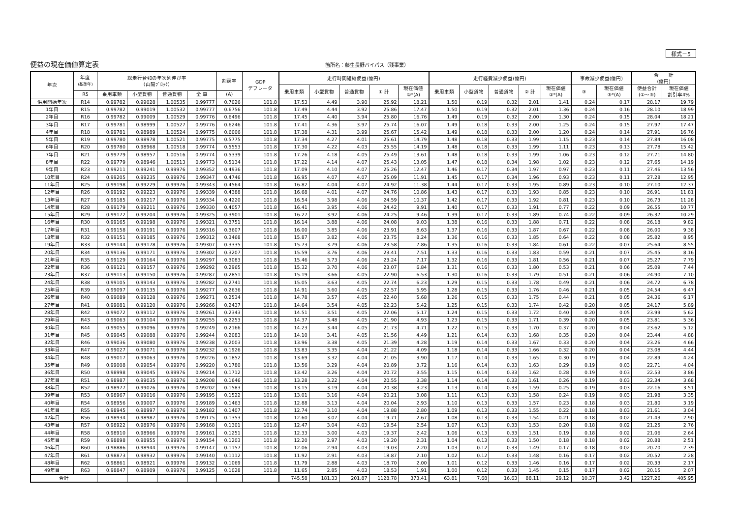様式－5
便益の現在価値算定表 箇所名：藤生長野バイパス（残事業）
| 年次 | 年度 (基準年) | 総走行台ｷﾛの年次別伸び率 （山陽ﾌﾞﾛｯｸ） | | | | 割戻率 | GDP デフレータ | 走行時間短縮便益(億円) | | | | | 走行経費減少便益(億円) | | | | | 事故減少便益(億円) | | 合 計 (億円) | |
| --- | --- | --- | --- | --- | --- | --- | --- | --- | --- | --- | --- | --- | --- | --- | --- | --- | --- | --- | --- | --- | --- |
| | | | | | | | | 乗用車類 | 小型貨物 | 普通貨物 | ① 計 | 現在価値 ①*(A) | 乗用車類 | 小型貨物 | 普通貨物 | ② 計 | 現在価値 ②*(A) | ③ | 現在価値 ③*(A) | 便益合計 (①～③) | 現在価値 割引率4% |
| | R5 | 乗用車類 | 小型貨物 | 普通貨物 | 全 車 | (A) | | | | | | | | | | | | | | | |
| 供用開始年次 | R14 | 0.99782 | 0.99028 | 1.00535 | 0.99777 | 0.7026 | 101.8 | 17.53 | 4.49 | 3.90 | 25.92 | 18.21 | 1.50 | 0.19 | 0.32 | 2.01 | 1.41 | 0.24 | 0.17 | 28.17 | 19.79 |
| 1年目 | R15 | 0.99782 | 0.99019 | 1.00532 | 0.99777 | 0.6756 | 101.8 | 17.49 | 4.44 | 3.92 | 25.86 | 17.47 | 1.50 | 0.19 | 0.32 | 2.01 | 1.36 | 0.24 | 0.16 | 28.10 | 18.99 |
| 2年目 | R16 | 0.99782 | 0.99009 | 1.00529 | 0.99776 | 0.6496 | 101.8 | 17.45 | 4.40 | 3.94 | 25.80 | 16.76 | 1.49 | 0.19 | 0.32 | 2.00 | 1.30 | 0.24 | 0.15 | 28.04 | 18.21 |
| 3年目 | R17 | 0.99781 | 0.98999 | 1.00527 | 0.99776 | 0.6246 | 101.8 | 17.41 | 4.36 | 3.97 | 25.74 | 16.07 | 1.49 | 0.18 | 0.33 | 2.00 | 1.25 | 0.24 | 0.15 | 27.97 | 17.47 |
| 4年目 | R18 | 0.99781 | 0.98989 | 1.00524 | 0.99775 | 0.6006 | 101.8 | 17.38 | 4.31 | 3.99 | 25.67 | 15.42 | 1.49 | 0.18 | 0.33 | 2.00 | 1.20 | 0.24 | 0.14 | 27.91 | 16.76 |
| 5年目 | R19 | 0.99780 | 0.98978 | 1.00521 | 0.99775 | 0.5775 | 101.8 | 17.34 | 4.27 | 4.01 | 25.61 | 14.79 | 1.48 | 0.18 | 0.33 | 1.99 | 1.15 | 0.23 | 0.14 | 27.84 | 16.08 |
| 6年目 | R20 | 0.99780 | 0.98968 | 1.00518 | 0.99774 | 0.5553 | 101.8 | 17.30 | 4.22 | 4.03 | 25.55 | 14.19 | 1.48 | 0.18 | 0.33 | 1.99 | 1.11 | 0.23 | 0.13 | 27.78 | 15.42 |
| 7年目 | R21 | 0.99779 | 0.98957 | 1.00516 | 0.99774 | 0.5339 | 101.8 | 17.26 | 4.18 | 4.05 | 25.49 | 13.61 | 1.48 | 0.18 | 0.33 | 1.99 | 1.06 | 0.23 | 0.12 | 27.71 | 14.80 |
| 8年目 | R22 | 0.99779 | 0.98946 | 1.00513 | 0.99773 | 0.5134 | 101.8 | 17.22 | 4.14 | 4.07 | 25.43 | 13.05 | 1.47 | 0.18 | 0.34 | 1.98 | 1.02 | 0.23 | 0.12 | 27.65 | 14.19 |
| 9年目 | R23 | 0.99211 | 0.99241 | 0.99976 | 0.99352 | 0.4936 | 101.8 | 17.09 | 4.10 | 4.07 | 25.26 | 12.47 | 1.46 | 0.17 | 0.34 | 1.97 | 0.97 | 0.23 | 0.11 | 27.46 | 13.56 |
| 10年目 | R24 | 0.99205 | 0.99235 | 0.99976 | 0.99347 | 0.4746 | 101.8 | 16.95 | 4.07 | 4.07 | 25.09 | 11.91 | 1.45 | 0.17 | 0.34 | 1.96 | 0.93 | 0.23 | 0.11 | 27.28 | 12.95 |
| 11年目 | R25 | 0.99198 | 0.99229 | 0.99976 | 0.99343 | 0.4564 | 101.8 | 16.82 | 4.04 | 4.07 | 24.92 | 11.38 | 1.44 | 0.17 | 0.33 | 1.95 | 0.89 | 0.23 | 0.10 | 27.10 | 12.37 |
| 12年目 | R26 | 0.99192 | 0.99223 | 0.99976 | 0.99339 | 0.4388 | 101.8 | 16.68 | 4.01 | 4.07 | 24.76 | 10.86 | 1.43 | 0.17 | 0.33 | 1.93 | 0.85 | 0.23 | 0.10 | 26.91 | 11.81 |
| 13年目 | R27 | 0.99185 | 0.99217 | 0.99976 | 0.99334 | 0.4220 | 101.8 | 16.54 | 3.98 | 4.06 | 24.59 | 10.37 | 1.42 | 0.17 | 0.33 | 1.92 | 0.81 | 0.23 | 0.10 | 26.73 | 11.28 |
| 14年目 | R28 | 0.99179 | 0.99211 | 0.99976 | 0.99330 | 0.4057 | 101.8 | 16.41 | 3.95 | 4.06 | 24.42 | 9.91 | 1.40 | 0.17 | 0.33 | 1.91 | 0.77 | 0.22 | 0.09 | 26.55 | 10.77 |
| 15年目 | R29 | 0.99172 | 0.99204 | 0.99976 | 0.99325 | 0.3901 | 101.8 | 16.27 | 3.92 | 4.06 | 24.25 | 9.46 | 1.39 | 0.17 | 0.33 | 1.89 | 0.74 | 0.22 | 0.09 | 26.37 | 10.29 |
| 16年目 | R30 | 0.99165 | 0.99198 | 0.99976 | 0.99321 | 0.3751 | 101.8 | 16.14 | 3.88 | 4.06 | 24.08 | 9.03 | 1.38 | 0.16 | 0.33 | 1.88 | 0.71 | 0.22 | 0.08 | 26.18 | 9.82 |
| 17年目 | R31 | 0.99158 | 0.99191 | 0.99976 | 0.99316 | 0.3607 | 101.8 | 16.00 | 3.85 | 4.06 | 23.91 | 8.63 | 1.37 | 0.16 | 0.33 | 1.87 | 0.67 | 0.22 | 0.08 | 26.00 | 9.38 |
| 18年目 | R32 | 0.99151 | 0.99185 | 0.99976 | 0.99312 | 0.3468 | 101.8 | 15.87 | 3.82 | 4.06 | 23.75 | 8.24 | 1.36 | 0.16 | 0.33 | 1.85 | 0.64 | 0.22 | 0.08 | 25.82 | 8.95 |
| 19年目 | R33 | 0.99144 | 0.99178 | 0.99976 | 0.99307 | 0.3335 | 101.8 | 15.73 | 3.79 | 4.06 | 23.58 | 7.86 | 1.35 | 0.16 | 0.33 | 1.84 | 0.61 | 0.22 | 0.07 | 25.64 | 8.55 |
| 20年目 | R34 | 0.99136 | 0.99171 | 0.99976 | 0.99302 | 0.3207 | 101.8 | 15.59 | 3.76 | 4.06 | 23.41 | 7.51 | 1.33 | 0.16 | 0.33 | 1.83 | 0.59 | 0.21 | 0.07 | 25.45 | 8.16 |
| 21年目 | R35 | 0.99129 | 0.99164 | 0.99976 | 0.99297 | 0.3083 | 101.8 | 15.46 | 3.73 | 4.06 | 23.24 | 7.17 | 1.32 | 0.16 | 0.33 | 1.81 | 0.56 | 0.21 | 0.07 | 25.27 | 7.79 |
| 22年目 | R36 | 0.99121 | 0.99157 | 0.99976 | 0.99292 | 0.2965 | 101.8 | 15.32 | 3.70 | 4.06 | 23.07 | 6.84 | 1.31 | 0.16 | 0.33 | 1.80 | 0.53 | 0.21 | 0.06 | 25.09 | 7.44 |
| 23年目 | R37 | 0.99113 | 0.99150 | 0.99976 | 0.99287 | 0.2851 | 101.8 | 15.19 | 3.66 | 4.05 | 22.90 | 6.53 | 1.30 | 0.16 | 0.33 | 1.79 | 0.51 | 0.21 | 0.06 | 24.90 | 7.10 |
| 24年目 | R38 | 0.99105 | 0.99143 | 0.99976 | 0.99282 | 0.2741 | 101.8 | 15.05 | 3.63 | 4.05 | 22.74 | 6.23 | 1.29 | 0.15 | 0.33 | 1.78 | 0.49 | 0.21 | 0.06 | 24.72 | 6.78 |
| 25年目 | R39 | 0.99097 | 0.99135 | 0.99976 | 0.99277 | 0.2636 | 101.8 | 14.91 | 3.60 | 4.05 | 22.57 | 5.95 | 1.28 | 0.15 | 0.33 | 1.76 | 0.46 | 0.21 | 0.05 | 24.54 | 6.47 |
| 26年目 | R40 | 0.99089 | 0.99128 | 0.99976 | 0.99271 | 0.2534 | 101.8 | 14.78 | 3.57 | 4.05 | 22.40 | 5.68 | 1.26 | 0.15 | 0.33 | 1.75 | 0.44 | 0.21 | 0.05 | 24.36 | 6.17 |
| 27年目 | R41 | 0.99081 | 0.99120 | 0.99976 | 0.99266 | 0.2437 | 101.8 | 14.64 | 3.54 | 4.05 | 22.23 | 5.42 | 1.25 | 0.15 | 0.33 | 1.74 | 0.42 | 0.20 | 0.05 | 24.17 | 5.89 |
| 28年目 | R42 | 0.99072 | 0.99112 | 0.99976 | 0.99261 | 0.2343 | 101.8 | 14.51 | 3.51 | 4.05 | 22.06 | 5.17 | 1.24 | 0.15 | 0.33 | 1.72 | 0.40 | 0.20 | 0.05 | 23.99 | 5.62 |
| 29年目 | R43 | 0.99063 | 0.99104 | 0.99976 | 0.99255 | 0.2253 | 101.8 | 14.37 | 3.48 | 4.05 | 21.90 | 4.93 | 1.23 | 0.15 | 0.33 | 1.71 | 0.39 | 0.20 | 0.05 | 23.81 | 5.36 |
| 30年目 | R44 | 0.99055 | 0.99096 | 0.99976 | 0.99249 | 0.2166 | 101.8 | 14.23 | 3.44 | 4.05 | 21.73 | 4.71 | 1.22 | 0.15 | 0.33 | 1.70 | 0.37 | 0.20 | 0.04 | 23.62 | 5.12 |
| 31年目 | R45 | 0.99045 | 0.99088 | 0.99976 | 0.99244 | 0.2083 | 101.8 | 14.10 | 3.41 | 4.05 | 21.56 | 4.49 | 1.21 | 0.14 | 0.33 | 1.68 | 0.35 | 0.20 | 0.04 | 23.44 | 4.88 |
| 32年目 | R46 | 0.99036 | 0.99080 | 0.99976 | 0.99238 | 0.2003 | 101.8 | 13.96 | 3.38 | 4.05 | 21.39 | 4.28 | 1.19 | 0.14 | 0.33 | 1.67 | 0.33 | 0.20 | 0.04 | 23.26 | 4.66 |
| 33年目 | R47 | 0.99027 | 0.99071 | 0.99976 | 0.99232 | 0.1926 | 101.8 | 13.83 | 3.35 | 4.04 | 21.22 | 4.09 | 1.18 | 0.14 | 0.33 | 1.66 | 0.32 | 0.20 | 0.04 | 23.08 | 4.44 |
| 34年目 | R48 | 0.99017 | 0.99063 | 0.99976 | 0.99226 | 0.1852 | 101.8 | 13.69 | 3.32 | 4.04 | 21.05 | 3.90 | 1.17 | 0.14 | 0.33 | 1.65 | 0.30 | 0.19 | 0.04 | 22.89 | 4.24 |
| 35年目 | R49 | 0.99008 | 0.99054 | 0.99976 | 0.99220 | 0.1780 | 101.8 | 13.56 | 3.29 | 4.04 | 20.89 | 3.72 | 1.16 | 0.14 | 0.33 | 1.63 | 0.29 | 0.19 | 0.03 | 22.71 | 4.04 |
| 36年目 | R50 | 0.98998 | 0.99045 | 0.99976 | 0.99214 | 0.1712 | 101.8 | 13.42 | 3.26 | 4.04 | 20.72 | 3.55 | 1.15 | 0.14 | 0.33 | 1.62 | 0.28 | 0.19 | 0.03 | 22.53 | 3.86 |
| 37年目 | R51 | 0.98987 | 0.99035 | 0.99976 | 0.99208 | 0.1646 | 101.8 | 13.28 | 3.22 | 4.04 | 20.55 | 3.38 | 1.14 | 0.14 | 0.33 | 1.61 | 0.26 | 0.19 | 0.03 | 22.34 | 3.68 |
| 38年目 | R52 | 0.98977 | 0.99026 | 0.99976 | 0.99202 | 0.1583 | 101.8 | 13.15 | 3.19 | 4.04 | 20.38 | 3.23 | 1.13 | 0.14 | 0.33 | 1.59 | 0.25 | 0.19 | 0.03 | 22.16 | 3.51 |
| 39年目 | R53 | 0.98967 | 0.99016 | 0.99976 | 0.99195 | 0.1522 | 101.8 | 13.01 | 3.16 | 4.04 | 20.21 | 3.08 | 1.11 | 0.13 | 0.33 | 1.58 | 0.24 | 0.19 | 0.03 | 21.98 | 3.35 |
| 40年目 | R54 | 0.98956 | 0.99007 | 0.99976 | 0.99189 | 0.1463 | 101.8 | 12.88 | 3.13 | 4.04 | 20.04 | 2.93 | 1.10 | 0.13 | 0.33 | 1.57 | 0.23 | 0.18 | 0.03 | 21.80 | 3.19 |
| 41年目 | R55 | 0.98945 | 0.98997 | 0.99976 | 0.99182 | 0.1407 | 101.8 | 12.74 | 3.10 | 4.04 | 19.88 | 2.80 | 1.09 | 0.13 | 0.33 | 1.55 | 0.22 | 0.18 | 0.03 | 21.61 | 3.04 |
| 42年目 | R56 | 0.98934 | 0.98987 | 0.99976 | 0.99175 | 0.1353 | 101.8 | 12.60 | 3.07 | 4.04 | 19.71 | 2.67 | 1.08 | 0.13 | 0.33 | 1.54 | 0.21 | 0.18 | 0.02 | 21.43 | 2.90 |
| 43年目 | R57 | 0.98922 | 0.98976 | 0.99976 | 0.99168 | 0.1301 | 101.8 | 12.47 | 3.04 | 4.03 | 19.54 | 2.54 | 1.07 | 0.13 | 0.33 | 1.53 | 0.20 | 0.18 | 0.02 | 21.25 | 2.76 |
| 44年目 | R58 | 0.98910 | 0.98966 | 0.99976 | 0.99161 | 0.1251 | 101.8 | 12.33 | 3.00 | 4.03 | 19.37 | 2.42 | 1.06 | 0.13 | 0.33 | 1.51 | 0.19 | 0.18 | 0.02 | 21.06 | 2.64 |
| 45年目 | R59 | 0.98898 | 0.98955 | 0.99976 | 0.99154 | 0.1203 | 101.8 | 12.20 | 2.97 | 4.03 | 19.20 | 2.31 | 1.04 | 0.13 | 0.33 | 1.50 | 0.18 | 0.18 | 0.02 | 20.88 | 2.51 |
| 46年目 | R60 | 0.98886 | 0.98944 | 0.99976 | 0.99147 | 0.1157 | 101.8 | 12.06 | 2.94 | 4.03 | 19.03 | 2.20 | 1.03 | 0.12 | 0.33 | 1.49 | 0.17 | 0.18 | 0.02 | 20.70 | 2.39 |
| 47年目 | R61 | 0.98873 | 0.98932 | 0.99976 | 0.99140 | 0.1112 | 101.8 | 11.92 | 2.91 | 4.03 | 18.87 | 2.10 | 1.02 | 0.12 | 0.33 | 1.48 | 0.16 | 0.17 | 0.02 | 20.52 | 2.28 |
| 48年目 | R62 | 0.98861 | 0.98921 | 0.99976 | 0.99132 | 0.1069 | 101.8 | 11.79 | 2.88 | 4.03 | 18.70 | 2.00 | 1.01 | 0.12 | 0.33 | 1.46 | 0.16 | 0.17 | 0.02 | 20.33 | 2.17 |
| 49年目 | R63 | 0.98847 | 0.98909 | 0.99976 | 0.99125 | 0.1028 | 101.8 | 11.65 | 2.85 | 4.03 | 18.53 | 1.91 | 1.00 | 0.12 | 0.33 | 1.45 | 0.15 | 0.17 | 0.02 | 20.15 | 2.07 |
| 合計 | | | | | | | | 745.58 | 181.33 | 201.87 | 1128.78 | 373.41 | 63.81 | 7.68 | 16.63 | 88.11 | 29.12 | 10.37 | 3.42 | 1227.26 | 405.95 |